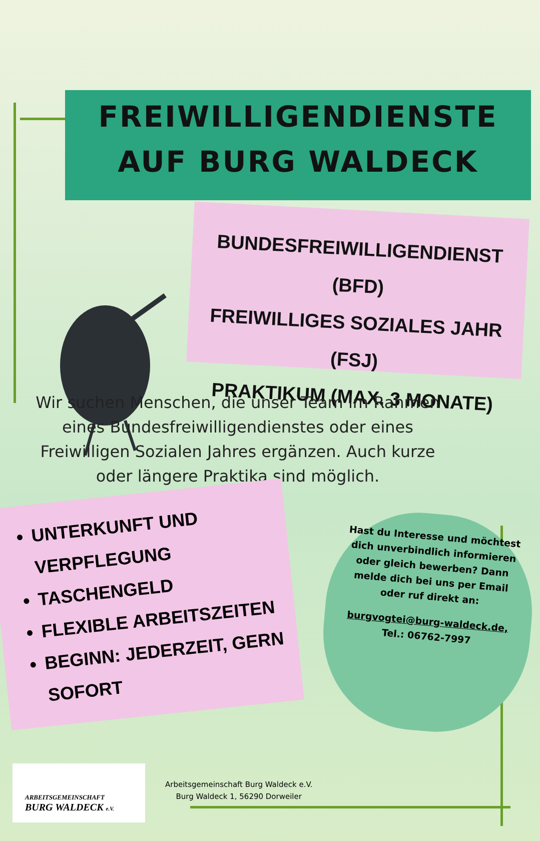FREIWILLIGENDIENSTE
AUF BURG WALDECK
BUNDESFREIWILLIGENDIENST (BFD)
FREIWILLIGES SOZIALES JAHR (FSJ)
PRAKTIKUM (MAX. 3 MONATE)
Wir suchen Menschen, die unser Team im Rahmen eines Bundesfreiwilligendienstes oder eines Freiwilligen Sozialen Jahres ergänzen. Auch kurze oder längere Praktika sind möglich.
UNTERKUNFT UND VERPFLEGUNG
TASCHENGELD
FLEXIBLE ARBEITSZEITEN
BEGINN: JEDERZEIT, GERN SOFORT
Hast du Interesse und möchtest dich unverbindlich informieren oder gleich bewerben? Dann melde dich bei uns per Email oder ruf direkt an:
burgvogtei@burg-waldeck.de,
Tel.: 06762-7997
ARBEITSGEMEINSCHAFT
BURG WALDECK e.V.
Arbeitsgemeinschaft Burg Waldeck e.V.
Burg Waldeck 1, 56290 Dorweiler